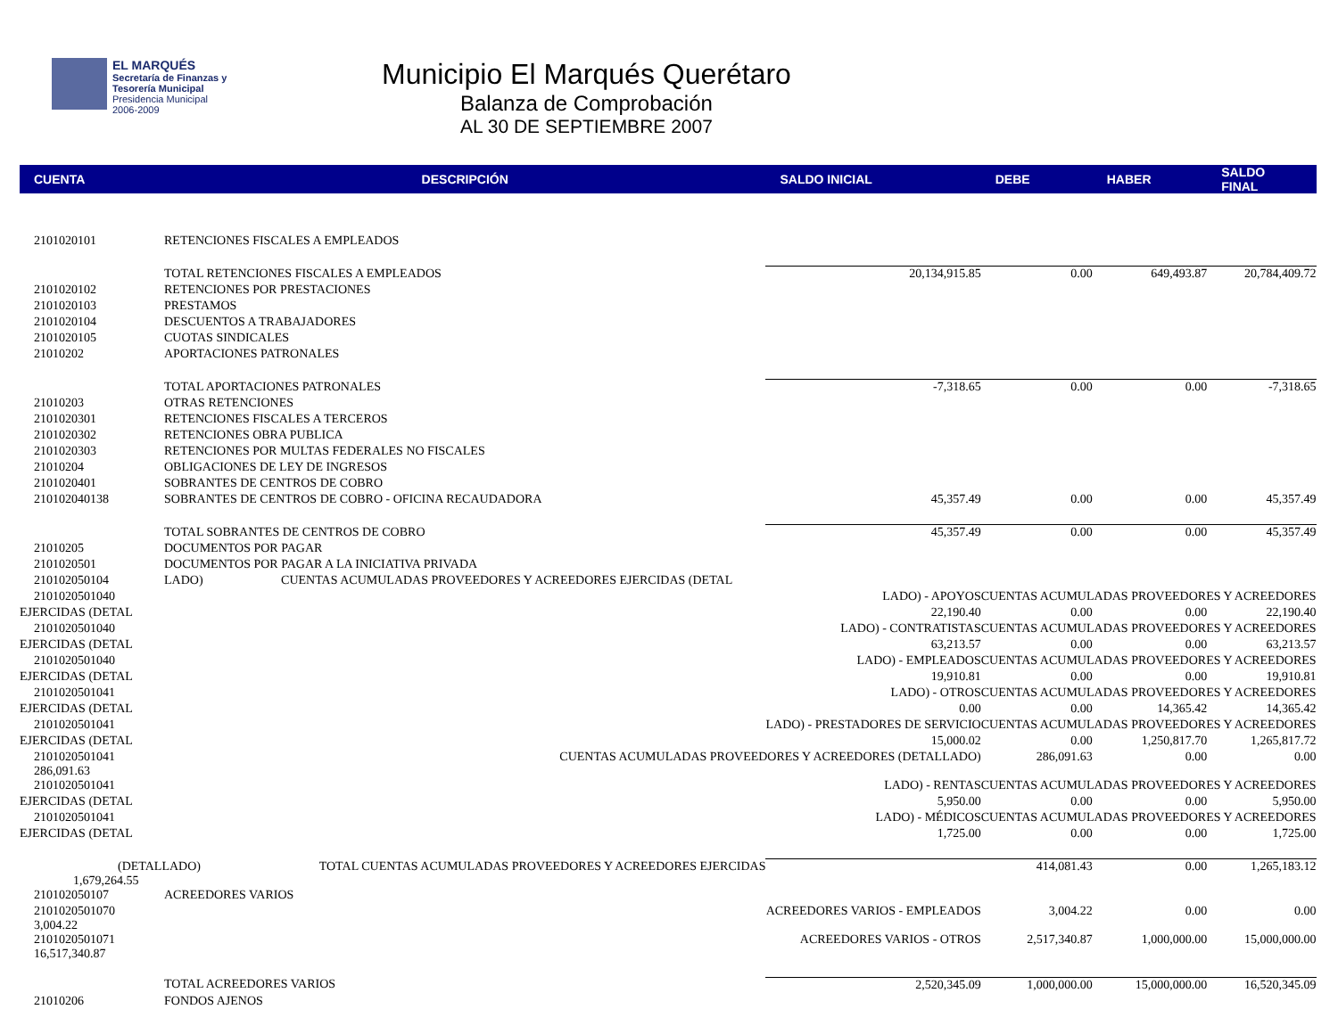EL MARQUÉS
Secretaría de Finanzas y
Tesorería Municipal
Presidencia Municipal
2006-2009
Municipio El Marqués Querétaro
Balanza de Comprobación
AL 30 DE SEPTIEMBRE 2007
| CUENTA | DESCRIPCIÓN | SALDO INICIAL | DEBE | HABER | SALDO FINAL |
| --- | --- | --- | --- | --- | --- |
| 2101020101 | RETENCIONES FISCALES A EMPLEADOS | | | | |
| | TOTAL RETENCIONES FISCALES A EMPLEADOS | 20,134,915.85 | 0.00 | 649,493.87 | 20,784,409.72 |
| 2101020102 | RETENCIONES POR PRESTACIONES | | | | |
| 2101020103 | PRESTAMOS | | | | |
| 2101020104 | DESCUENTOS A TRABAJADORES | | | | |
| 2101020105 | CUOTAS SINDICALES | | | | |
| 21010202 | APORTACIONES PATRONALES | | | | |
| | TOTAL APORTACIONES PATRONALES | -7,318.65 | 0.00 | 0.00 | -7,318.65 |
| 21010203 | OTRAS RETENCIONES | | | | |
| 2101020301 | RETENCIONES FISCALES A TERCEROS | | | | |
| 2101020302 | RETENCIONES OBRA PUBLICA | | | | |
| 2101020303 | RETENCIONES POR MULTAS FEDERALES NO FISCALES | | | | |
| 21010204 | OBLIGACIONES DE LEY DE INGRESOS | | | | |
| 2101020401 | SOBRANTES DE CENTROS DE COBRO | | | | |
| 210102040138 | SOBRANTES DE CENTROS DE COBRO - OFICINA RECAUDADORA | 45,357.49 | 0.00 | 0.00 | 45,357.49 |
| | TOTAL SOBRANTES DE CENTROS DE COBRO | 45,357.49 | 0.00 | 0.00 | 45,357.49 |
| 21010205 | DOCUMENTOS POR PAGAR | | | | |
| 2101020501 | DOCUMENTOS POR PAGAR A LA INICIATIVA PRIVADA | | | | |
| 2101020501​04 | LADO) CUENTAS ACUMULADAS PROVEEDORES Y ACREEDORES EJERCIDAS (DETAL | | | | |
| 2101020501040 | | LADO) - APOYOS | CUENTAS ACUMULADAS PROVEEDORES Y ACREEDORES | | |
| EJERCIDAS (DETAL | | 22,190.40 | 0.00 | 0.00 | 22,190.40 |
| 2101020501040 | | LADO) - CONTRATISTAS | CUENTAS ACUMULADAS PROVEEDORES Y ACREEDORES | | |
| EJERCIDAS (DETAL | | 63,213.57 | 0.00 | 0.00 | 63,213.57 |
| 2101020501040 | | LADO) - EMPLEADOS | CUENTAS ACUMULADAS PROVEEDORES Y ACREEDORES | | |
| EJERCIDAS (DETAL | | 19,910.81 | 0.00 | 0.00 | 19,910.81 |
| 2101020501041 | | LADO) - OTROS | CUENTAS ACUMULADAS PROVEEDORES Y ACREEDORES | | |
| EJERCIDAS (DETAL | | 0.00 | 0.00 | 14,365.42 | 14,365.42 |
| 2101020501041 | | LADO) - PRESTADORES DE SERVICIO | CUENTAS ACUMULADAS PROVEEDORES Y ACREEDORES | | |
| EJERCIDAS (DETAL | | 15,000.02 | 0.00 | 1,250,817.70 | 1,265,817.72 |
| 2101020501041 286,091.63 | CUENTAS ACUMULADAS PROVEEDORES Y ACREEDORES (DETALLADO) | | 286,091.63 | 0.00 | 0.00 |
| 2101020501041 | | LADO) - RENTAS | CUENTAS ACUMULADAS PROVEEDORES Y ACREEDORES | | |
| EJERCIDAS (DETAL | | 5,950.00 | 0.00 | 0.00 | 5,950.00 |
| 2101020501041 | | LADO) - MÉDICOS | CUENTAS ACUMULADAS PROVEEDORES Y ACREEDORES | | |
| EJERCIDAS (DETAL | | 1,725.00 | 0.00 | 0.00 | 1,725.00 |
| (DETALLADO) TOTAL CUENTAS ACUMULADAS PROVEEDORES Y ACREEDORES EJERCIDAS 1,679,264.55 | | | 414,081.43 | 0.00 | 1,265,183.12 |
| 210102050107 | ACREEDORES VARIOS | | | | |
| 2101020501070 3,004.22 | ACREEDORES VARIOS - EMPLEADOS | | 3,004.22 | 0.00 | 0.00 |
| 2101020501071 16,517,340.87 | ACREEDORES VARIOS - OTROS | | 2,517,340.87 | 1,000,000.00 | 15,000,000.00 |
| | TOTAL ACREEDORES VARIOS | 2,520,345.09 | 1,000,000.00 | 15,000,000.00 | 16,520,345.09 |
| 21010206 | FONDOS AJENOS | | | | |